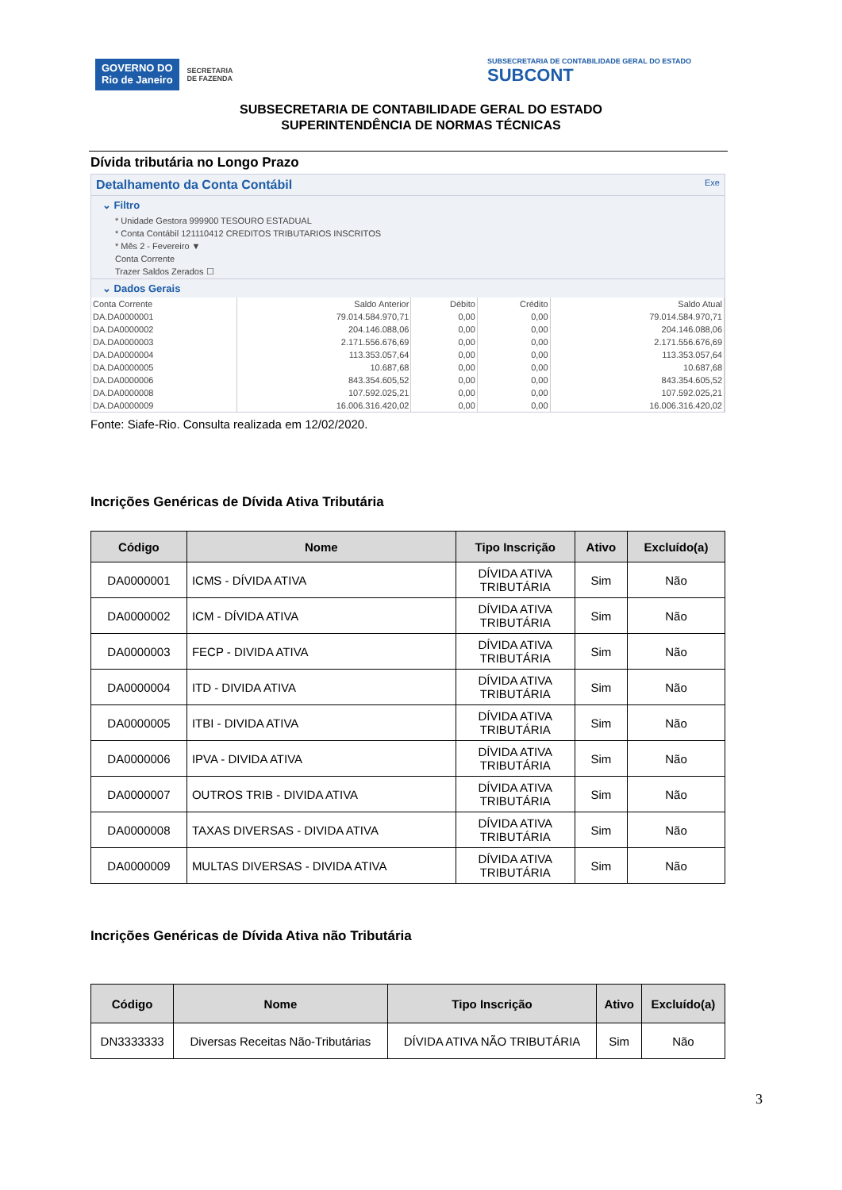GOVERNO DO
Rio de Janeiro
SECRETARIA
DE FAZENDA
SUBSECRETARIA DE CONTABILIDADE GERAL DO ESTADO
SUBCONT
SUBSECRETARIA DE CONTABILIDADE GERAL DO ESTADO
SUPERINTENDÊNCIA DE NORMAS TÉCNICAS
Dívida tributária no Longo Prazo
Detalhamento da Conta Contábil Exe
⌄ Filtro
* Unidade Gestora 999900 TESOURO ESTADUAL
* Conta Contábil 121110412 CREDITOS TRIBUTARIOS INSCRITOS
* Mês 2 - Fevereiro ▼
Conta Corrente
Trazer Saldos Zerados ☐
⌄ Dados Gerais
| Conta Corrente | Saldo Anterior | Débito | Crédito | Saldo Atual |
| --- | --- | --- | --- | --- |
| DA.DA0000001 | 79.014.584.970,71 | 0,00 | 0,00 | 79.014.584.970,71 |
| DA.DA0000002 | 204.146.088,06 | 0,00 | 0,00 | 204.146.088,06 |
| DA.DA0000003 | 2.171.556.676,69 | 0,00 | 0,00 | 2.171.556.676,69 |
| DA.DA0000004 | 113.353.057,64 | 0,00 | 0,00 | 113.353.057,64 |
| DA.DA0000005 | 10.687,68 | 0,00 | 0,00 | 10.687,68 |
| DA.DA0000006 | 843.354.605,52 | 0,00 | 0,00 | 843.354.605,52 |
| DA.DA0000008 | 107.592.025,21 | 0,00 | 0,00 | 107.592.025,21 |
| DA.DA0000009 | 16.006.316.420,02 | 0,00 | 0,00 | 16.006.316.420,02 |
Fonte: Siafe-Rio. Consulta realizada em 12/02/2020.
Incrições Genéricas de Dívida Ativa Tributária
| Código | Nome | Tipo Inscrição | Ativo | Excluído(a) |
| --- | --- | --- | --- | --- |
| DA0000001 | ICMS - DÍVIDA ATIVA | DÍVIDA ATIVA TRIBUTÁRIA | Sim | Não |
| DA0000002 | ICM - DÍVIDA ATIVA | DÍVIDA ATIVA TRIBUTÁRIA | Sim | Não |
| DA0000003 | FECP - DIVIDA ATIVA | DÍVIDA ATIVA TRIBUTÁRIA | Sim | Não |
| DA0000004 | ITD - DIVIDA ATIVA | DÍVIDA ATIVA TRIBUTÁRIA | Sim | Não |
| DA0000005 | ITBI - DIVIDA ATIVA | DÍVIDA ATIVA TRIBUTÁRIA | Sim | Não |
| DA0000006 | IPVA - DIVIDA ATIVA | DÍVIDA ATIVA TRIBUTÁRIA | Sim | Não |
| DA0000007 | OUTROS TRIB - DIVIDA ATIVA | DÍVIDA ATIVA TRIBUTÁRIA | Sim | Não |
| DA0000008 | TAXAS DIVERSAS - DIVIDA ATIVA | DÍVIDA ATIVA TRIBUTÁRIA | Sim | Não |
| DA0000009 | MULTAS DIVERSAS - DIVIDA ATIVA | DÍVIDA ATIVA TRIBUTÁRIA | Sim | Não |
Incrições Genéricas de Dívida Ativa não Tributária
| Código | Nome | Tipo Inscrição | Ativo | Excluído(a) |
| --- | --- | --- | --- | --- |
| DN3333333 | Diversas Receitas Não-Tributárias | DÍVIDA ATIVA NÃO TRIBUTÁRIA | Sim | Não |
3